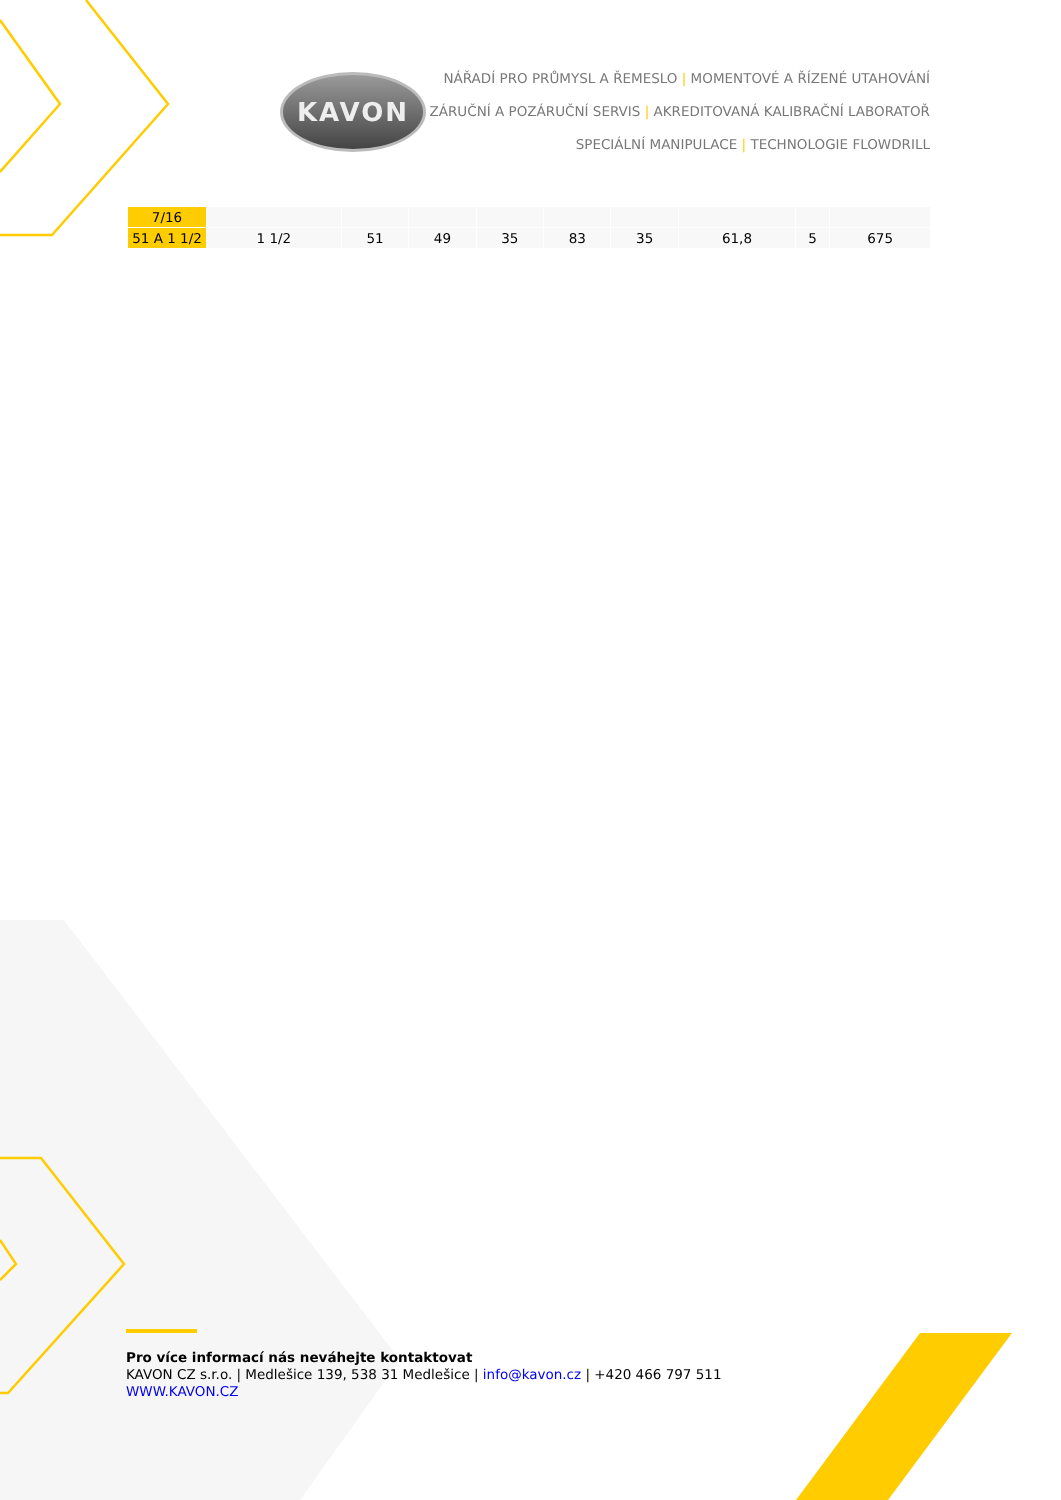KAVON
NÁŘADÍ PRO PRŮMYSL A ŘEMESLO | MOMENTOVÉ A ŘÍZENÉ UTAHOVÁNÍ
ZÁRUČNÍ A POZÁRUČNÍ SERVIS | AKREDITOVANÁ KALIBRAČNÍ LABORATOŘ
SPECIÁLNÍ MANIPULACE | TECHNOLOGIE FLOWDRILL
| 7/16 | | | | | | | | | |
| 51 A 1 1/2 | 1 1/2 | 51 | 49 | 35 | 83 | 35 | 61,8 | 5 | 675 |
Pro více informací nás neváhejte kontaktovat
KAVON CZ s.r.o. | Medlešice 139, 538 31 Medlešice | info@kavon.cz | +420 466 797 511
WWW.KAVON.CZ